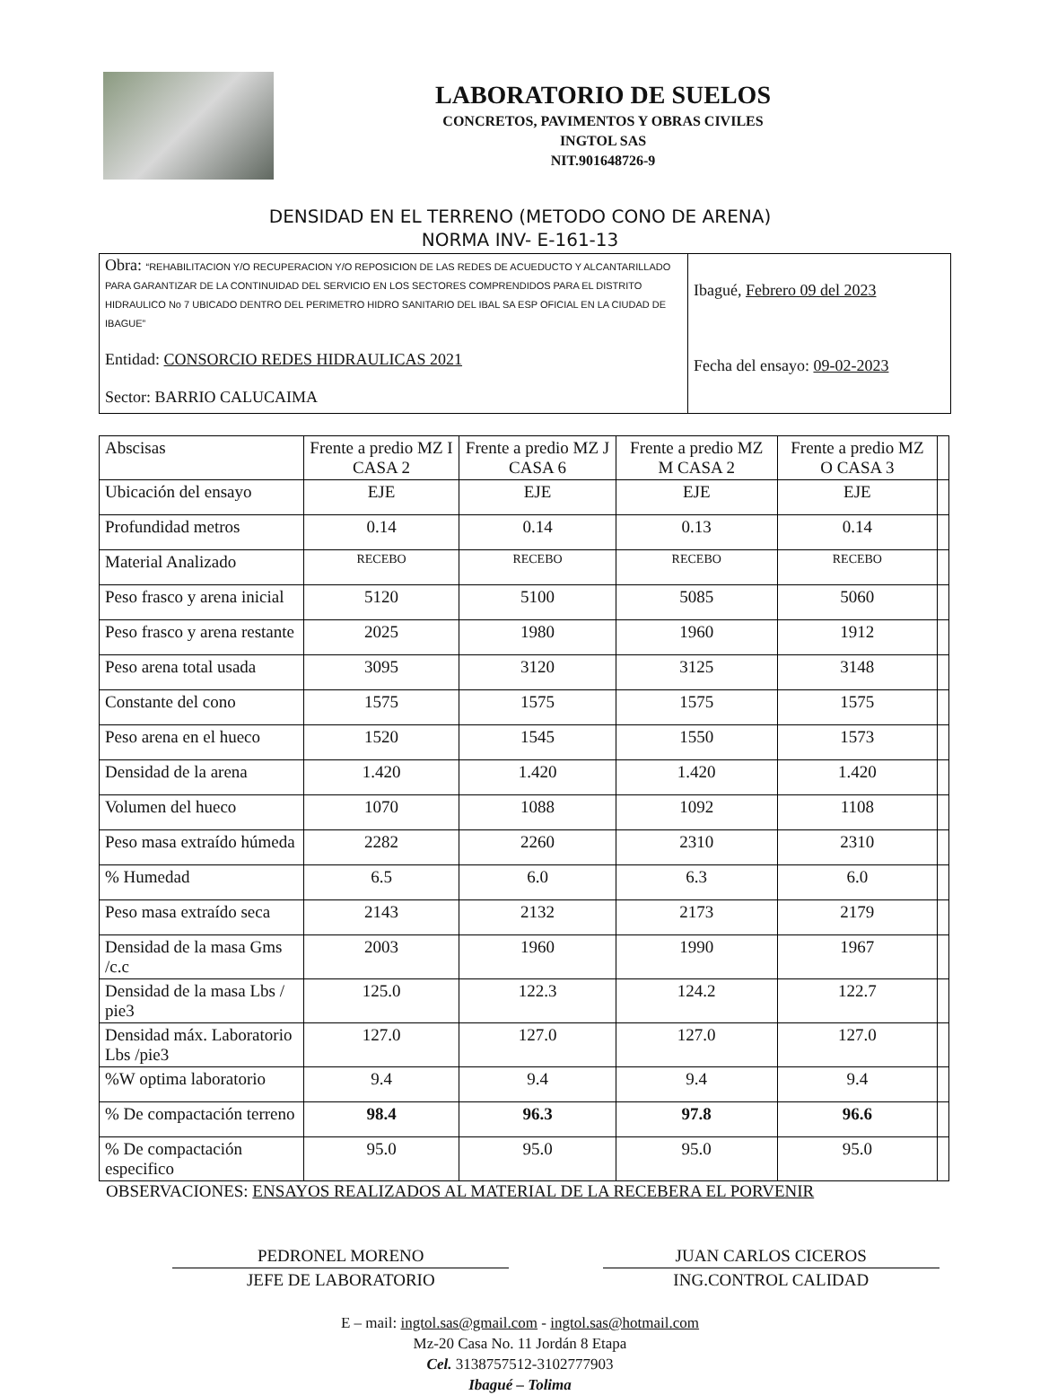LABORATORIO DE SUELOS
CONCRETOS, PAVIMENTOS Y OBRAS CIVILES
INGTOL SAS
NIT.901648726-9
DENSIDAD EN EL TERRENO (METODO CONO DE ARENA)
NORMA INV- E-161-13
Obra: “REHABILITACION Y/O RECUPERACION Y/O REPOSICION DE LAS REDES DE ACUEDUCTO Y ALCANTARILLADO PARA GARANTIZAR DE LA CONTINUIDAD DEL SERVICIO EN LOS SECTORES COMPRENDIDOS PARA EL DISTRITO HIDRAULICO No 7 UBICADO DENTRO DEL PERIMETRO HIDRO SANITARIO DEL IBAL SA ESP OFICIAL EN LA CIUDAD DE IBAGUE”
Entidad: CONSORCIO REDES HIDRAULICAS 2021
Sector: BARRIO CALUCAIMA
Ibagué, Febrero 09 del 2023
Fecha del ensayo: 09-02-2023
| Abscisas | Frente a predio MZ I CASA 2 | Frente a predio MZ J CASA 6 | Frente a predio MZ M CASA 2 | Frente a predio MZ O CASA 3 | |
| Ubicación del ensayo | EJE | EJE | EJE | EJE | |
| Profundidad metros | 0.14 | 0.14 | 0.13 | 0.14 | |
| Material Analizado | RECEBO | RECEBO | RECEBO | RECEBO | |
| Peso frasco y arena inicial | 5120 | 5100 | 5085 | 5060 | |
| Peso frasco y arena restante | 2025 | 1980 | 1960 | 1912 | |
| Peso arena total usada | 3095 | 3120 | 3125 | 3148 | |
| Constante del cono | 1575 | 1575 | 1575 | 1575 | |
| Peso arena en el hueco | 1520 | 1545 | 1550 | 1573 | |
| Densidad de la arena | 1.420 | 1.420 | 1.420 | 1.420 | |
| Volumen del hueco | 1070 | 1088 | 1092 | 1108 | |
| Peso masa extraído húmeda | 2282 | 2260 | 2310 | 2310 | |
| % Humedad | 6.5 | 6.0 | 6.3 | 6.0 | |
| Peso masa extraído seca | 2143 | 2132 | 2173 | 2179 | |
| Densidad de la masa Gms /c.c | 2003 | 1960 | 1990 | 1967 | |
| Densidad de la masa Lbs / pie3 | 125.0 | 122.3 | 124.2 | 122.7 | |
| Densidad máx. Laboratorio Lbs /pie3 | 127.0 | 127.0 | 127.0 | 127.0 | |
| %W optima laboratorio | 9.4 | 9.4 | 9.4 | 9.4 | |
| % De compactación terreno | 98.4 | 96.3 | 97.8 | 96.6 | |
| % De compactación especifico | 95.0 | 95.0 | 95.0 | 95.0 | |
OBSERVACIONES: ENSAYOS REALIZADOS AL MATERIAL DE LA RECEBERA EL PORVENIR
PEDRONEL MORENO
JEFE DE LABORATORIO
JUAN CARLOS CICEROS
ING.CONTROL CALIDAD
E – mail: ingtol.sas@gmail.com - ingtol.sas@hotmail.com
Mz-20 Casa No. 11 Jordán 8 Etapa
Cel. 3138757512-3102777903
Ibagué – Tolima